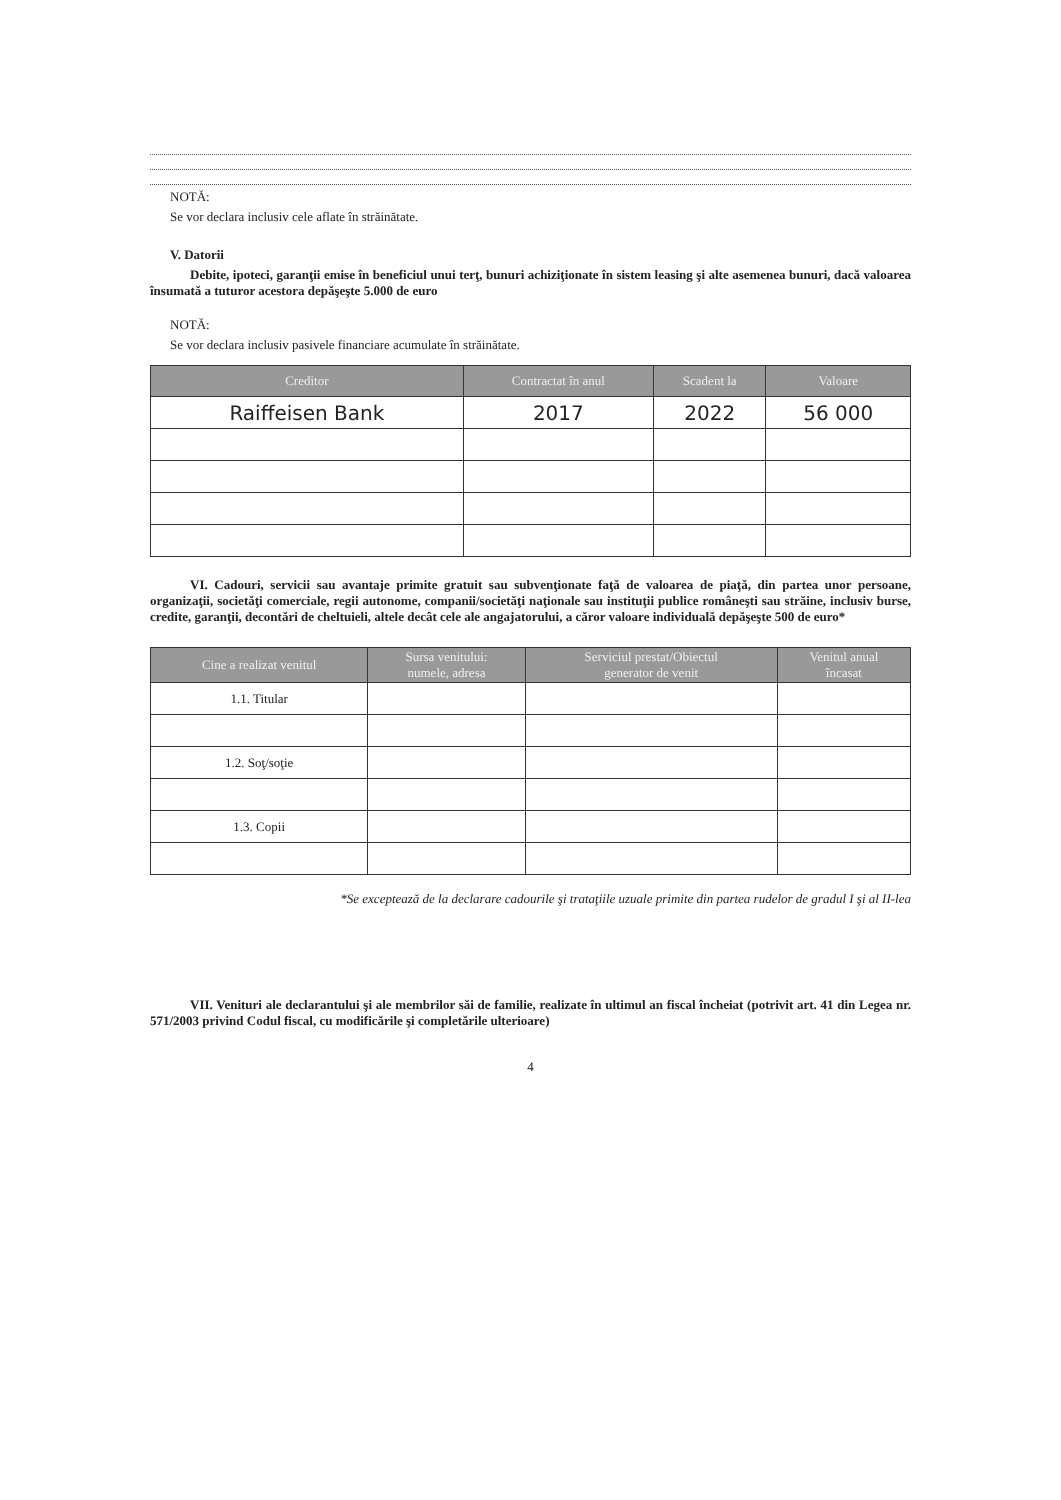NOTĂ:
Se vor declara inclusiv cele aflate în străinătate.
V. Datorii
Debite, ipoteci, garanţii emise în beneficiul unui terţ, bunuri achiziţionate în sistem leasing şi alte asemenea bunuri, dacă valoarea însumată a tuturor acestora depăşeşte 5.000 de euro
NOTĂ:
Se vor declara inclusiv pasivele financiare acumulate în străinătate.
| Creditor | Contractat în anul | Scadent la | Valoare |
| --- | --- | --- | --- |
| Raiffeisen Bank | 2017 | 2022 | 56 000 |
VI. Cadouri, servicii sau avantaje primite gratuit sau subvenţionate faţă de valoarea de piaţă, din partea unor persoane, organizaţii, societăţi comerciale, regii autonome, companii/societăţi naţionale sau instituţii publice româneşti sau străine, inclusiv burse, credite, garanţii, decontări de cheltuieli, altele decât cele ale angajatorului, a căror valoare individuală depăşeşte 500 de euro*
| Cine a realizat venitul | Sursa venitului: numele, adresa | Serviciul prestat/Obiectul generator de venit | Venitul anual încasat |
| --- | --- | --- | --- |
| 1.1. Titular | | | |
| 1.2. Soţ/soţie | | | |
| 1.3. Copii | | | |
*Se exceptează de la declarare cadourile şi trataţiile uzuale primite din partea rudelor de gradul I şi al II-lea
VII. Venituri ale declarantului şi ale membrilor săi de familie, realizate în ultimul an fiscal încheiat (potrivit art. 41 din Legea nr. 571/2003 privind Codul fiscal, cu modificările şi completările ulterioare)
4